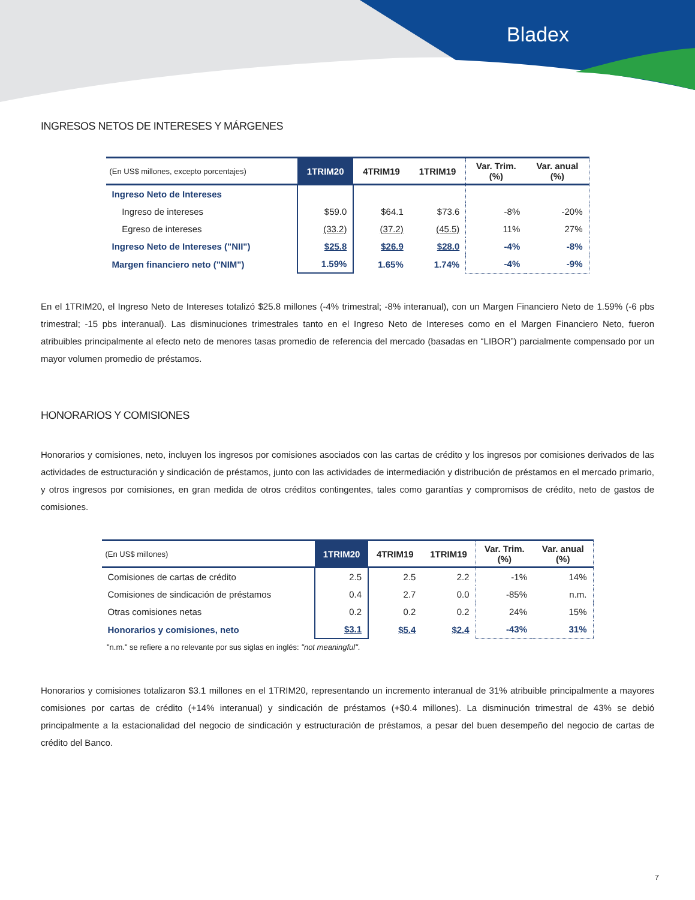Bladex
INGRESOS NETOS DE INTERESES Y MÁRGENES
| (En US$ millones, excepto porcentajes) | 1TRIM20 | 4TRIM19 | 1TRIM19 | Var. Trim. (%) | Var. anual (%) |
| --- | --- | --- | --- | --- | --- |
| Ingreso Neto de Intereses | | | | | |
| Ingreso de intereses | $59.0 | $64.1 | $73.6 | -8% | -20% |
| Egreso de intereses | (33.2) | (37.2) | (45.5) | 11% | 27% |
| Ingreso Neto de Intereses ("NII") | $25.8 | $26.9 | $28.0 | -4% | -8% |
| Margen financiero neto ("NIM") | 1.59% | 1.65% | 1.74% | -4% | -9% |
En el 1TRIM20, el Ingreso Neto de Intereses totalizó $25.8 millones (-4% trimestral; -8% interanual), con un Margen Financiero Neto de 1.59% (-6 pbs trimestral; -15 pbs interanual). Las disminuciones trimestrales tanto en el Ingreso Neto de Intereses como en el Margen Financiero Neto, fueron atribuibles principalmente al efecto neto de menores tasas promedio de referencia del mercado (basadas en “LIBOR”) parcialmente compensado por un mayor volumen promedio de préstamos.
HONORARIOS Y COMISIONES
Honorarios y comisiones, neto, incluyen los ingresos por comisiones asociados con las cartas de crédito y los ingresos por comisiones derivados de las actividades de estructuración y sindicación de préstamos, junto con las actividades de intermediación y distribución de préstamos en el mercado primario, y otros ingresos por comisiones, en gran medida de otros créditos contingentes, tales como garantías y compromisos de crédito, neto de gastos de comisiones.
| (En US$ millones) | 1TRIM20 | 4TRIM19 | 1TRIM19 | Var. Trim. (%) | Var. anual (%) |
| --- | --- | --- | --- | --- | --- |
| Comisiones de cartas de crédito | 2.5 | 2.5 | 2.2 | -1% | 14% |
| Comisiones de sindicación de préstamos | 0.4 | 2.7 | 0.0 | -85% | n.m. |
| Otras comisiones netas | 0.2 | 0.2 | 0.2 | 24% | 15% |
| Honorarios y comisiones, neto | $3.1 | $5.4 | $2.4 | -43% | 31% |
"n.m." se refiere a no relevante por sus siglas en inglés: "not meaningful".
Honorarios y comisiones totalizaron $3.1 millones en el 1TRIM20, representando un incremento interanual de 31% atribuible principalmente a mayores comisiones por cartas de crédito (+14% interanual) y sindicación de préstamos (+$0.4 millones). La disminución trimestral de 43% se debió principalmente a la estacionalidad del negocio de sindicación y estructuración de préstamos, a pesar del buen desempeño del negocio de cartas de crédito del Banco.
7